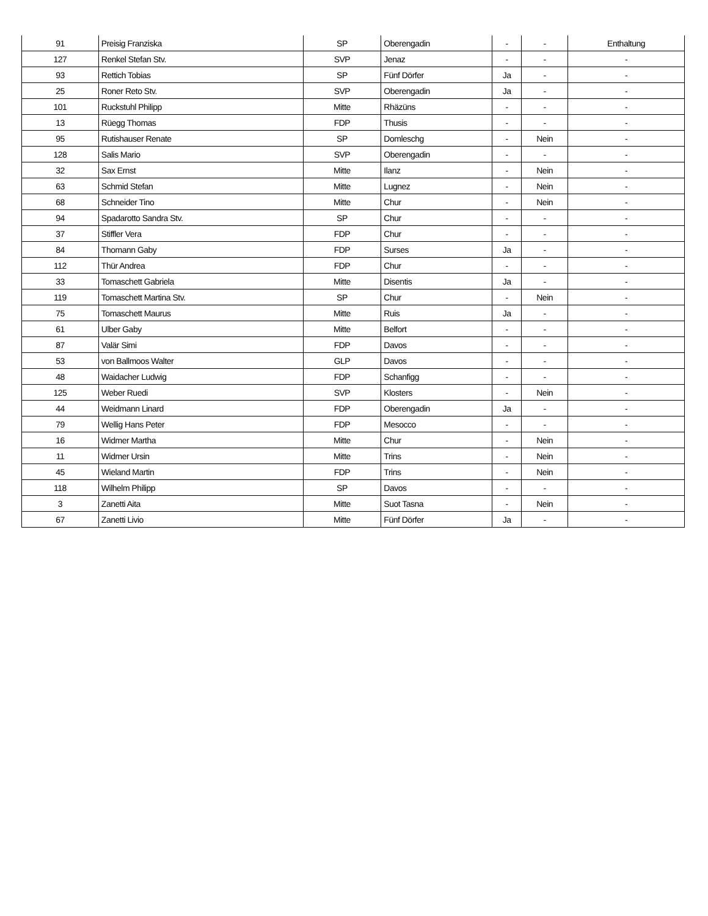| 91 | Preisig Franziska | SP | Oberengadin | - | - | Enthaltung |
| 127 | Renkel Stefan Stv. | SVP | Jenaz | - | - | - |
| 93 | Rettich Tobias | SP | Fünf Dörfer | Ja | - | - |
| 25 | Roner Reto Stv. | SVP | Oberengadin | Ja | - | - |
| 101 | Ruckstuhl Philipp | Mitte | Rhäzüns | - | - | - |
| 13 | Rüegg Thomas | FDP | Thusis | - | - | - |
| 95 | Rutishauser Renate | SP | Domleschg | - | Nein | - |
| 128 | Salis Mario | SVP | Oberengadin | - | - | - |
| 32 | Sax Ernst | Mitte | Ilanz | - | Nein | - |
| 63 | Schmid Stefan | Mitte | Lugnez | - | Nein | - |
| 68 | Schneider Tino | Mitte | Chur | - | Nein | - |
| 94 | Spadarotto Sandra Stv. | SP | Chur | - | - | - |
| 37 | Stiffler Vera | FDP | Chur | - | - | - |
| 84 | Thomann Gaby | FDP | Surses | Ja | - | - |
| 112 | Thür Andrea | FDP | Chur | - | - | - |
| 33 | Tomaschett Gabriela | Mitte | Disentis | Ja | - | - |
| 119 | Tomaschett Martina Stv. | SP | Chur | - | Nein | - |
| 75 | Tomaschett Maurus | Mitte | Ruis | Ja | - | - |
| 61 | Ulber Gaby | Mitte | Belfort | - | - | - |
| 87 | Valär Simi | FDP | Davos | - | - | - |
| 53 | von Ballmoos Walter | GLP | Davos | - | - | - |
| 48 | Waidacher Ludwig | FDP | Schanfigg | - | - | - |
| 125 | Weber Ruedi | SVP | Klosters | - | Nein | - |
| 44 | Weidmann Linard | FDP | Oberengadin | Ja | - | - |
| 79 | Wellig Hans Peter | FDP | Mesocco | - | - | - |
| 16 | Widmer Martha | Mitte | Chur | - | Nein | - |
| 11 | Widmer Ursin | Mitte | Trins | - | Nein | - |
| 45 | Wieland Martin | FDP | Trins | - | Nein | - |
| 118 | Wilhelm Philipp | SP | Davos | - | - | - |
| 3 | Zanetti Aita | Mitte | Suot Tasna | - | Nein | - |
| 67 | Zanetti Livio | Mitte | Fünf Dörfer | Ja | - | - |